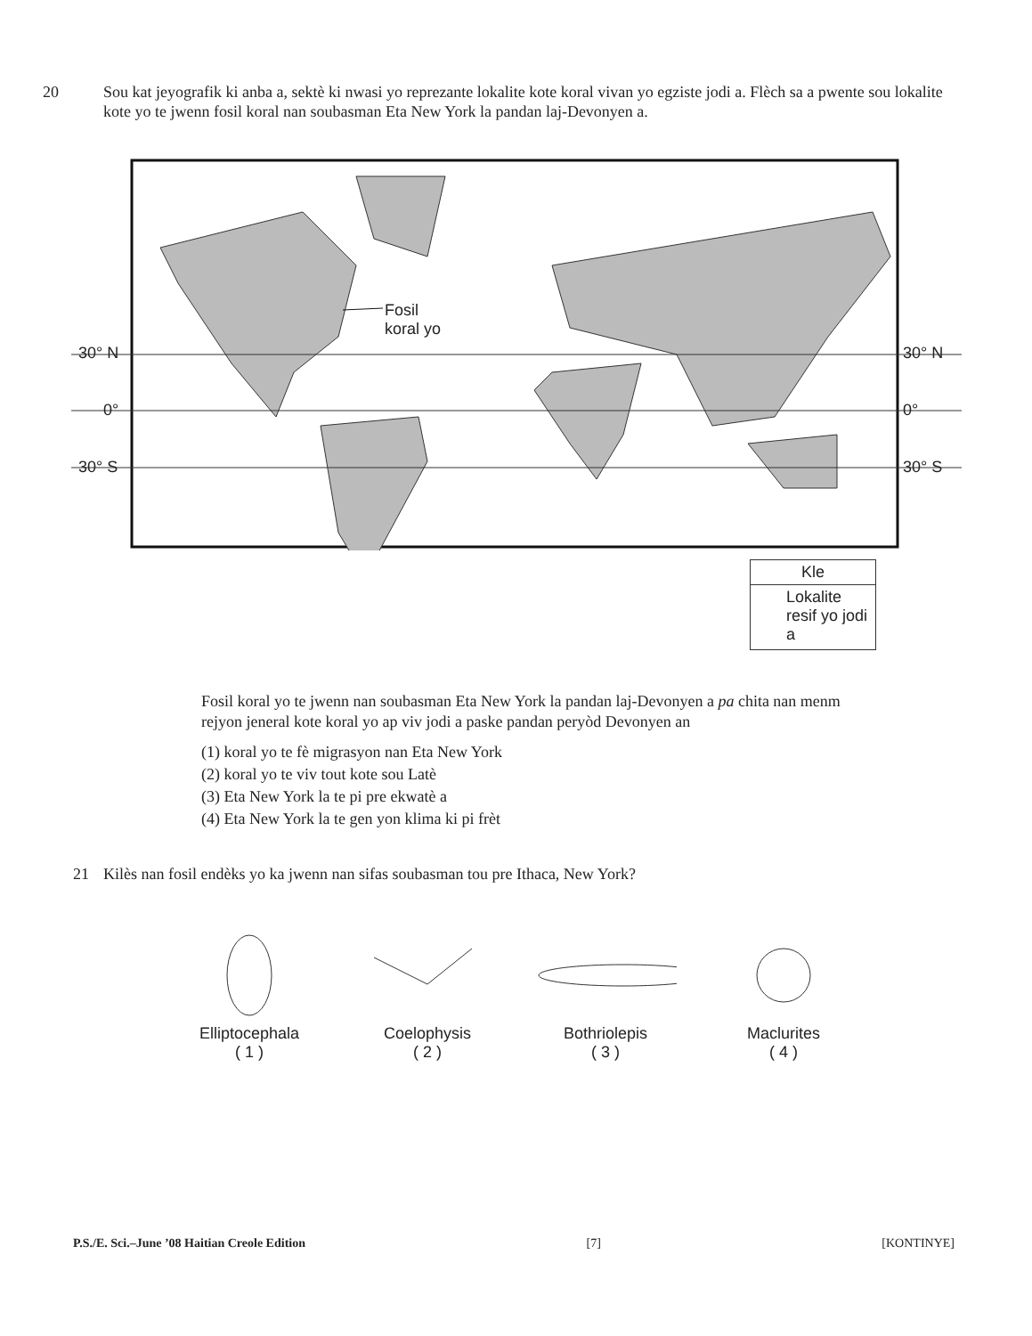20 Sou kat jeyografik ki anba a, sektè ki nwasi yo reprezante lokalite kote koral vivan yo egziste jodi a. Flèch sa a pwente sou lokalite kote yo te jwenn fosil koral nan soubasman Eta New York la pandan laj-Devonyen a.
30° N
0°
30° S
30° N
0°
30° S
Fosil
koral yo
Kle
Lokalite resif yo jodi a
Fosil koral yo te jwenn nan soubasman Eta New York la pandan laj-Devonyen a pa chita nan menm rejyon jeneral kote koral yo ap viv jodi a paske pandan peryòd Devonyen an
(1) koral yo te fè migrasyon nan Eta New York
(2) koral yo te viv tout kote sou Latè
(3) Eta New York la te pi pre ekwatè a
(4) Eta New York la te gen yon klima ki pi frèt
21 Kilès nan fosil endèks yo ka jwenn nan sifas soubasman tou pre Ithaca, New York?
Elliptocephala
( 1 )
Coelophysis
( 2 )
Bothriolepis
( 3 )
Maclurites
( 4 )
P.S./E. Sci.–June ’08 Haitian Creole Edition [7] [KONTINYE]